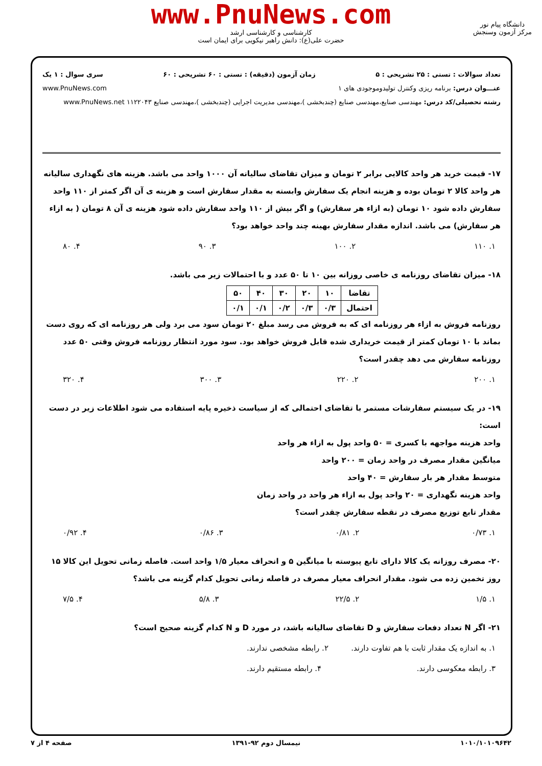www.PnuNews.com
کارشناسی و کارشناسی ارشد
حضرت علی(ع): دانش راهبر نیکویی برای ایمان است
دانشگاه پیام نور
مرکز آزمون وسنجش
تعداد سوالات : تستی : ۲۵ تشریحی : ۵ زمان آزمون (دقیقه) : تستی : ۶۰ تشریحی : ۶۰ سری سوال : ۱ یک
عنـــوان درس: برنامه ریزی وکنترل تولیدوموجودی های ۱ www.PnuNews.com
رشته تحصیلی/کد درس: مهندسی صنایع،مهندسی صنایع (چندبخشی )،مهندسی مدیریت اجرایی (چندبخشی )،مهندسی صنایع ۱۱۲۲۰۴۳ www.PnuNews.net
۱۷- قیمت خرید هر واحد کالایی برابر ۲ تومان و میزان تقاضای سالیانه آن ۱۰۰۰ واحد می باشد. هزینه های نگهداری سالیانه هر واحد کالا ۲ تومان بوده و هزینه انجام یک سفارش وابسته به مقدار سفارش است و هزینه ی آن اگر کمتر از ۱۱۰ واحد سفارش داده شود ۱۰ تومان (به ازاء هر سفارش) و اگر بیش از ۱۱۰ واحد سفارش داده شود هزینه ی آن ۸ تومان ( به ازاء هر سفارش) می باشد. اندازه مقدار سفارش بهینه چند واحد خواهد بود؟
۱. ۱۱۰ ۲. ۱۰۰ ۳. ۹۰ ۴. ۸۰
۱۸- میزان تقاضای روزنامه ی خاصی روزانه بین ۱۰ تا ۵۰ عدد و با احتمالات زیر می باشد.
| تقاضا | ۱۰ | ۲۰ | ۳۰ | ۴۰ | ۵۰ |
| احتمال | ۰/۳ | ۰/۳ | ۰/۲ | ۰/۱ | ۰/۱ |
روزنامه فروش به ازاء هر روزنامه ای که به فروش می رسد مبلغ ۲۰ تومان سود می برد ولی هر روزنامه ای که روی دست بماند با ۱۰ تومان کمتر از قیمت خریداری شده قابل فروش خواهد بود. سود مورد انتظار روزنامه فروش وقتی ۵۰ عدد روزنامه سفارش می دهد چقدر است؟
۱. ۲۰۰ ۲. ۲۲۰ ۳. ۳۰۰ ۴. ۳۲۰
۱۹- در یک سیستم سفارشات مستمر با تقاضای احتمالی که از سیاست ذخیره پایه استفاده می شود اطلاعات زیر در دست است:
واحد هزینه مواجهه با کسری = ۵۰ واحد پول به ازاء هر واحد
میانگین مقدار مصرف در واحد زمان = ۲۰۰ واحد
متوسط مقدار هر بار سفارش = ۴۰ واحد
واحد هزینه نگهداری = ۲۰ واحد پول به ازاء هر واحد در واحد زمان
مقدار تابع توزیع مصرف در نقطه سفارش چقدر است؟
۱. ۰/۷۳ ۲. ۰/۸۱ ۳. ۰/۸۶ ۴. ۰/۹۲
۲۰- مصرف روزانه یک کالا دارای تابع پیوسته با میانگین ۵ و انحراف معیار ۱/۵ واحد است. فاصله زمانی تحویل این کالا ۱۵ روز تخمین زده می شود. مقدار انحراف معیار مصرف در فاصله زمانی تحویل کدام گزینه می باشد؟
۱. ۱/۵ ۲. ۲۲/۵ ۳. ۵/۸ ۴. ۷/۵
۲۱- اگر N تعداد دفعات سفارش و D تقاضای سالیانه باشد، در مورد D و N کدام گزینه صحیح است؟
۱. به اندازه یک مقدار ثابت با هم تفاوت دارند. ۲. رابطه مشخصی ندارند.
۳. رابطه معکوسی دارند. ۴. رابطه مستقیم دارند.
۱۰۱۰/۱۰۱۰۹۶۴۲ نیمسال دوم ۹۲-۱۳۹۱ صفحه ۴ از ۷